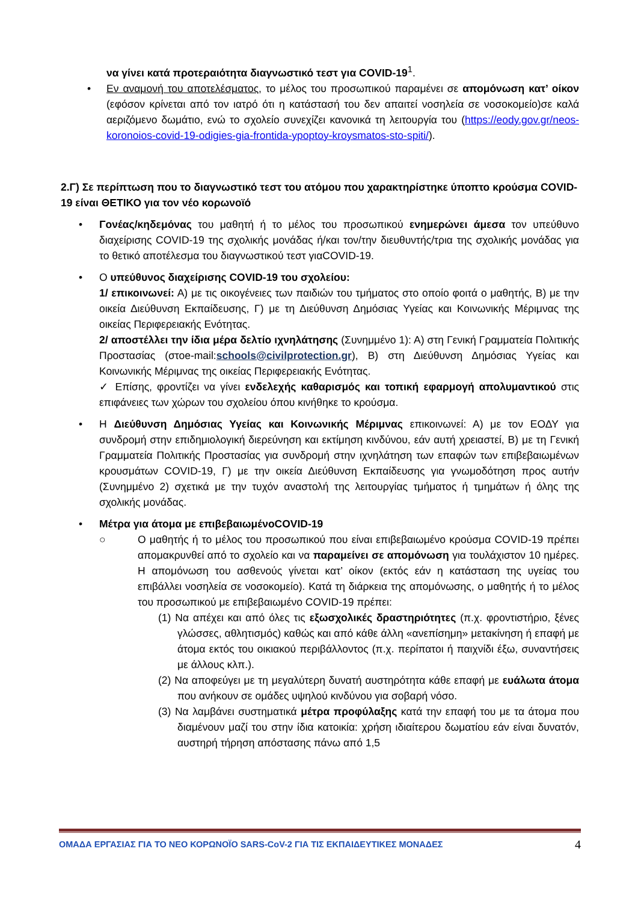να γίνει κατά προτεραιότητα διαγνωστικό τεστ για COVID-19<sup>1</sup>.
• Εν αναμονή του αποτελέσματος, το μέλος του προσωπικού παραμένει σε απομόνωση κατ’ οίκον (εφόσον κρίνεται από τον ιατρό ότι η κατάστασή του δεν απαιτεί νοσηλεία σε νοσοκομείο)σε καλά αεριζόμενο δωμάτιο, ενώ το σχολείο συνεχίζει κανονικά τη λειτουργία του (https://eody.gov.gr/neos-koronoios-covid-19-odigies-gia-frontida-ypoptoy-kroysmatos-sto-spiti/).
2.Γ) Σε περίπτωση που το διαγνωστικό τεστ του ατόμου που χαρακτηρίστηκε ύποπτο κρούσμα COVID-19 είναι ΘΕΤΙΚΟ για τον νέο κορωνοϊό
Γονέας/κηδεμόνας του μαθητή ή το μέλος του προσωπικού ενημερώνει άμεσα τον υπεύθυνο διαχείρισης COVID-19 της σχολικής μονάδας ή/και τον/την διευθυντής/τρια της σχολικής μονάδας για το θετικό αποτέλεσμα του διαγνωστικού τεστ γιαCOVID-19.
Ο υπεύθυνος διαχείρισης COVID-19 του σχολείου:
1/ επικοινωνεί: Α) με τις οικογένειες των παιδιών του τμήματος στο οποίο φοιτά ο μαθητής, Β) με την οικεία Διεύθυνση Εκπαίδευσης, Γ) με τη Διεύθυνση Δημόσιας Υγείας και Κοινωνικής Μέριμνας της οικείας Περιφερειακής Ενότητας.
2/ αποστέλλει την ίδια μέρα δελτίο ιχνηλάτησης (Συνημμένο 1): Α) στη Γενική Γραμματεία Πολιτικής Προστασίας (στοe-mail:schools@civilprotection.gr), Β) στη Διεύθυνση Δημόσιας Υγείας και Κοινωνικής Μέριμνας της οικείας Περιφερειακής Ενότητας.
✓ Επίσης, φροντίζει να γίνει ενδελεχής καθαρισμός και τοπική εφαρμογή απολυμαντικού στις επιφάνειες των χώρων του σχολείου όπου κινήθηκε το κρούσμα.
Η Διεύθυνση Δημόσιας Υγείας και Κοινωνικής Μέριμνας επικοινωνεί: Α) με τον ΕΟΔΥ για συνδρομή στην επιδημιολογική διερεύνηση και εκτίμηση κινδύνου, εάν αυτή χρειαστεί, Β) με τη Γενική Γραμματεία Πολιτικής Προστασίας για συνδρομή στην ιχνηλάτηση των επαφών των επιβεβαιωμένων κρουσμάτων COVID-19, Γ) με την οικεία Διεύθυνση Εκπαίδευσης για γνωμοδότηση προς αυτήν (Συνημμένο 2) σχετικά με την τυχόν αναστολή της λειτουργίας τμήματος ή τμημάτων ή όλης της σχολικής μονάδας.
Μέτρα για άτομα με επιβεβαιωμένοCOVID-19
○ Ο μαθητής ή το μέλος του προσωπικού που είναι επιβεβαιωμένο κρούσμα COVID-19 πρέπει απομακρυνθεί από το σχολείο και να παραμείνει σε απομόνωση για τουλάχιστον 10 ημέρες. Η απομόνωση του ασθενούς γίνεται κατ’ οίκον (εκτός εάν η κατάσταση της υγείας του επιβάλλει νοσηλεία σε νοσοκομείο). Κατά τη διάρκεια της απομόνωσης, ο μαθητής ή το μέλος του προσωπικού με επιβεβαιωμένο COVID-19 πρέπει:
(1) Να απέχει και από όλες τις εξωσχολικές δραστηριότητες (π.χ. φροντιστήριο, ξένες γλώσσες, αθλητισμός) καθώς και από κάθε άλλη «ανεπίσημη» μετακίνηση ή επαφή με άτομα εκτός του οικιακού περιβάλλοντος (π.χ. περίπατοι ή παιχνίδι έξω, συναντήσεις με άλλους κλπ.).
(2) Να αποφεύγει με τη μεγαλύτερη δυνατή αυστηρότητα κάθε επαφή με ευάλωτα άτομα που ανήκουν σε ομάδες υψηλού κινδύνου για σοβαρή νόσο.
(3) Να λαμβάνει συστηματικά μέτρα προφύλαξης κατά την επαφή του με τα άτομα που διαμένουν μαζί του στην ίδια κατοικία: χρήση ιδιαίτερου δωματίου εάν είναι δυνατόν, αυστηρή τήρηση απόστασης πάνω από 1,5
ΟΜΑΔΑ ΕΡΓΑΣΙΑΣ ΓΙΑ ΤΟ ΝΕΟ ΚΟΡΩΝΟΪΟ SARS-CoV-2 ΓΙΑ ΤΙΣ ΕΚΠΑΙΔΕΥΤΙΚΕΣ ΜΟΝΑΔΕΣ 4